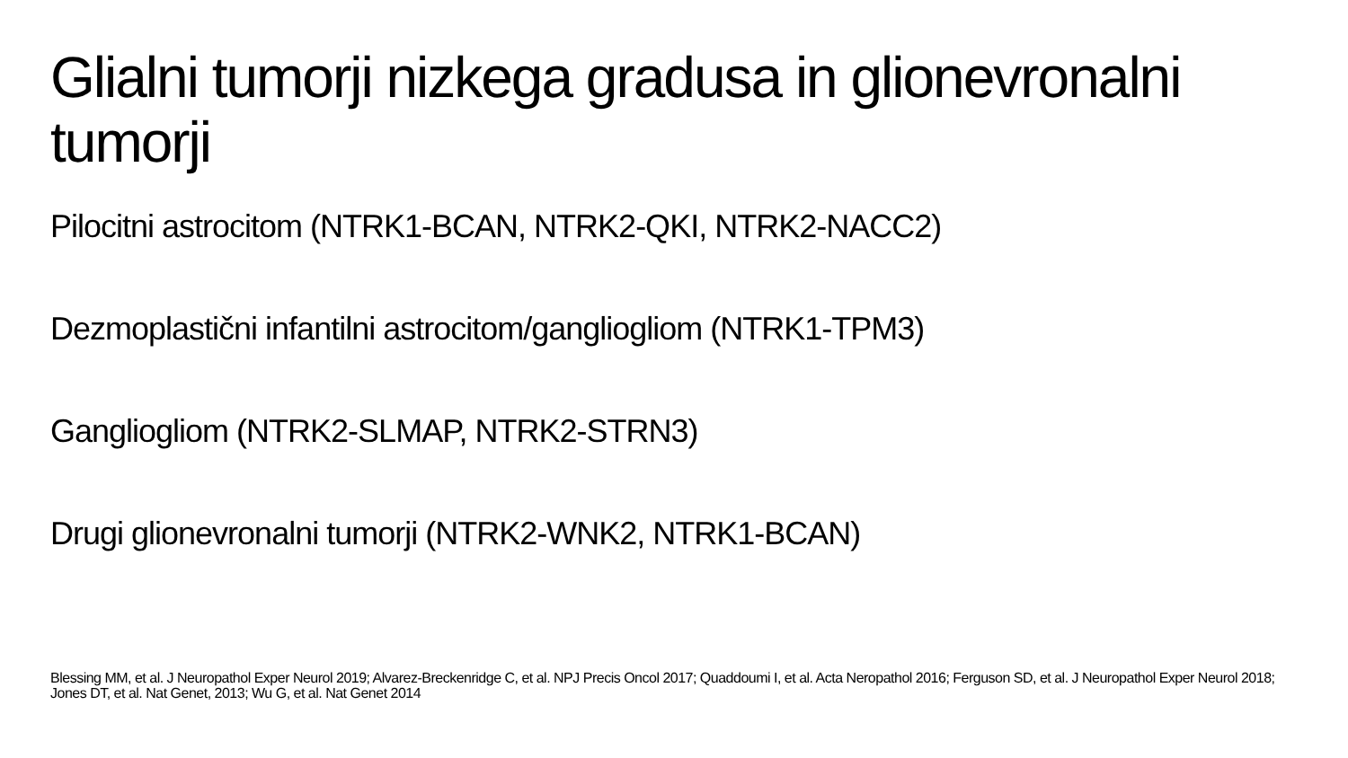Glialni tumorji nizkega gradusa in glionevronalni tumorji
Pilocitni astrocitom (NTRK1-BCAN, NTRK2-QKI, NTRK2-NACC2)
Dezmoplastični infantilni astrocitom/gangliogliom (NTRK1-TPM3)
Gangliogliom (NTRK2-SLMAP, NTRK2-STRN3)
Drugi glionevronalni tumorji (NTRK2-WNK2, NTRK1-BCAN)
Blessing MM, et al. J Neuropathol Exper Neurol 2019; Alvarez-Breckenridge C, et al. NPJ Precis Oncol 2017; Quaddoumi I, et al. Acta Neropathol 2016; Ferguson SD, et al. J Neuropathol Exper Neurol 2018; Jones DT, et al. Nat Genet, 2013; Wu G, et al. Nat Genet 2014